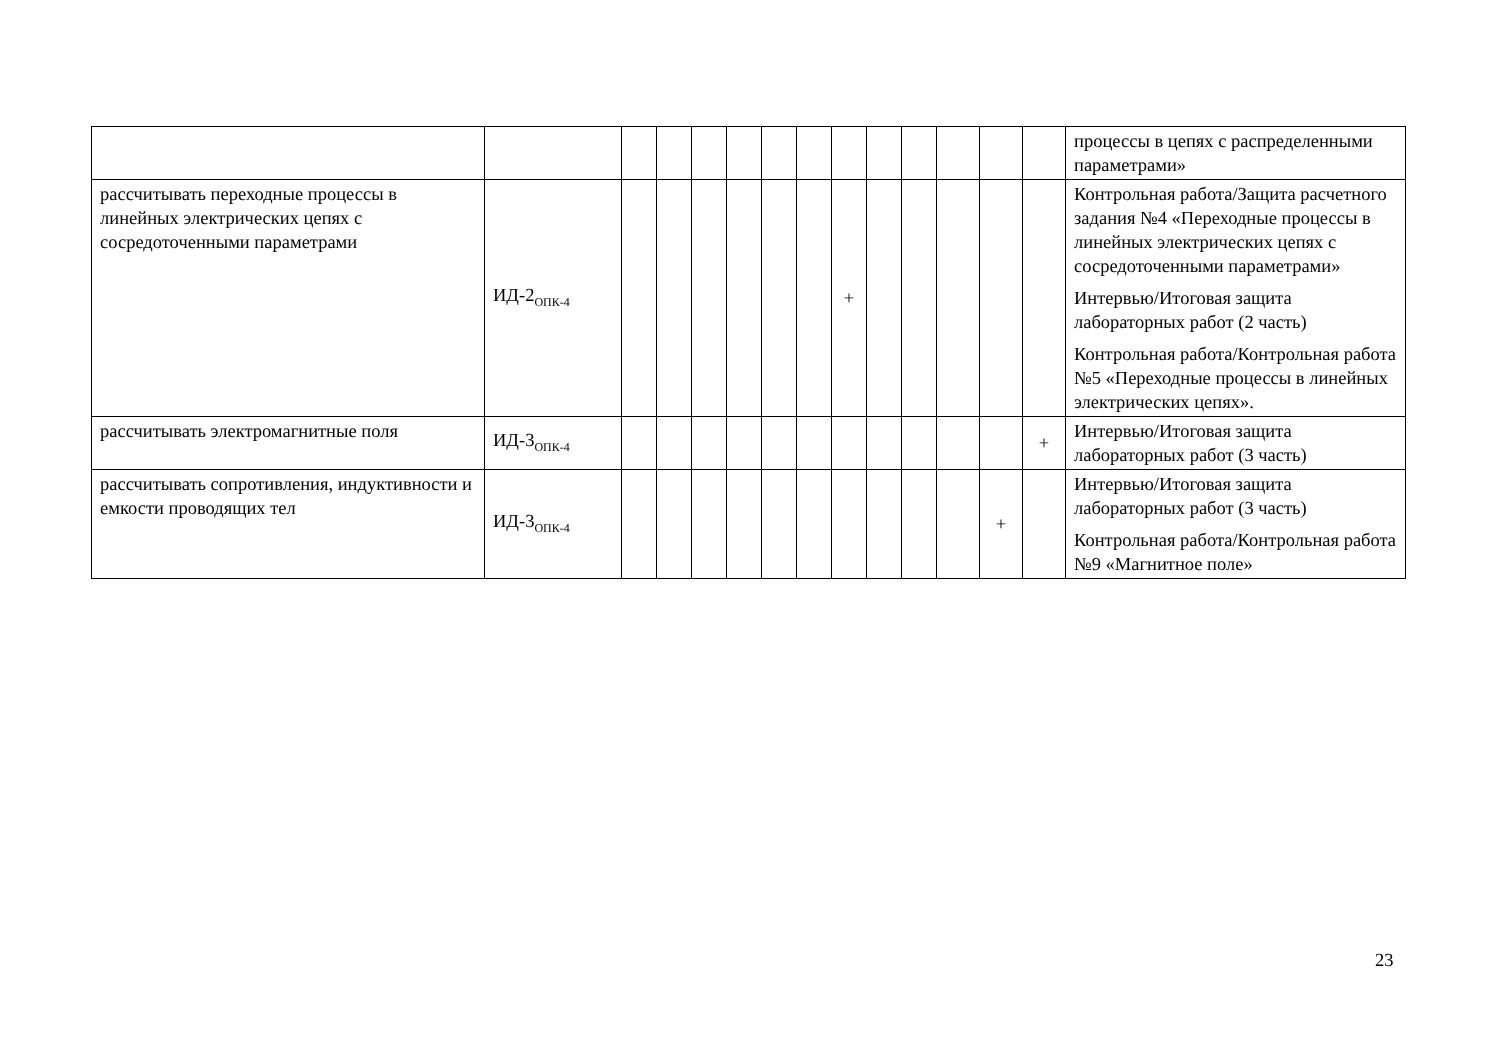| | | | | | | | | | | | | | | процессы в цепях с распределенными параметрами» |
| рассчитывать переходные процессы в линейных электрических цепях с сосредоточенными параметрами | ИД-2<sub>ОПК-4</sub> | | | | | | | + | | | | | | Контрольная работа/Защита расчетного задания №4 «Переходные процессы в линейных электрических цепях с сосредоточенными параметрами» Интервью/Итоговая защита лабораторных работ (2 часть) Контрольная работа/Контрольная работа №5 «Переходные процессы в линейных электрических цепях». |
| рассчитывать электромагнитные поля | ИД-3<sub>ОПК-4</sub> | | | | | | | | | | | | + | Интервью/Итоговая защита лабораторных работ (3 часть) |
| рассчитывать сопротивления, индуктивности и емкости проводящих тел | ИД-3<sub>ОПК-4</sub> | | | | | | | | | | | + | | Интервью/Итоговая защита лабораторных работ (3 часть) Контрольная работа/Контрольная работа №9 «Магнитное поле» |
23